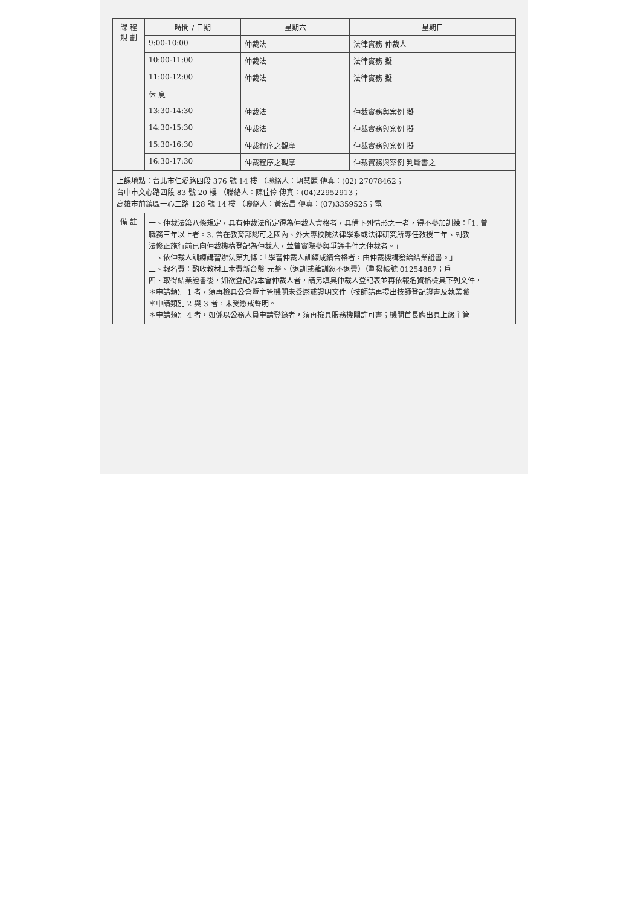| 課 程 規 劃 | 時間 / 日期 | 星期六 | 星期日 |
| --- | --- | --- | --- |
| | 9:00-10:00 | 仲裁法 | 法律實務 仲裁人 |
| | 10:00-11:00 | 仲裁法 | 法律實務 擬 |
| | 11:00-12:00 | 仲裁法 | 法律實務 擬 |
| | 休 息 | | |
| | 13:30-14:30 | 仲裁法 | 仲裁實務與案例 擬 |
| | 14:30-15:30 | 仲裁法 | 仲裁實務與案例 擬 |
| | 15:30-16:30 | 仲裁程序之觀摩 | 仲裁實務與案例 擬 |
| | 16:30-17:30 | 仲裁程序之觀摩 | 仲裁實務與案例 判斷書之 |
| 上課地點：台北市仁愛路四段 376 號 14 樓 （聯絡人：胡慧麗 傳真：(02) 27078462； 台中市文心路四段 83 號 20 樓 （聯絡人：陳佳伶 傳真：(04)22952913； 高雄市前鎮區一心二路 128 號 14 樓 （聯絡人：黃宏昌 傳真：(07)3359525；電 | | | |
| 備 註 | 一、仲裁法第八條規定，具有仲裁法所定得為仲裁人資格者，具備下列情形之一者，得不參加訓練：「1. 曾 職務三年以上者。3. 曾在教育部認可之國內、外大專校院法律學系或法律研究所專任教授二年、副教 法修正施行前已向仲裁機構登記為仲裁人，並曾實際參與爭議事件之仲裁者。」 二、依仲裁人訓練講習辦法第九條：「學習仲裁人訓練成績合格者，由仲裁機構發給結業證書。」 三、報名費：酌收教材工本費新台幣 元整。（退訓或離訓恕不退費）（劃撥帳號 01254887；戶 四、取得結業證書後，如欲登記為本會仲裁人者，請另填具仲裁人登記表並再依報名資格檢具下列文件， ＊申請類別 1 者，須再檢具公會暨主管機關未受懲戒證明文件（技師請再提出技師登記證書及執業職 ＊申請類別 2 與 3 者，未受懲戒聲明。 ＊申請類別 4 者，如係以公務人員申請登錄者，須再檢具服務機關許可書；機關首長應出具上級主管 | | |